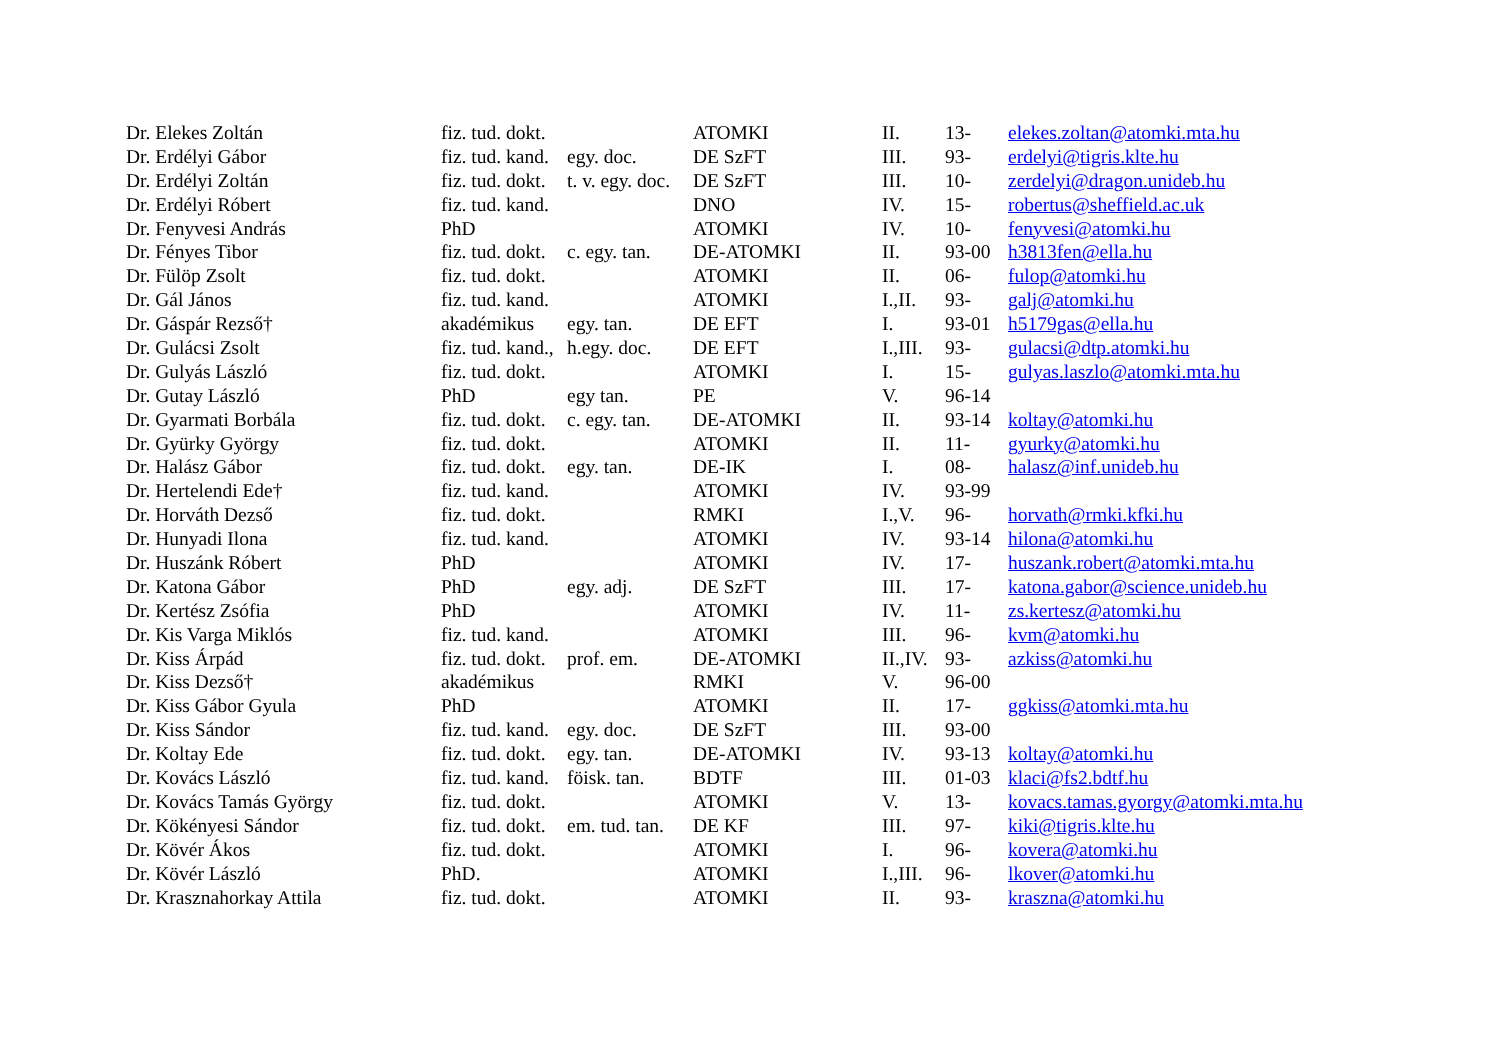| Dr. Elekes Zoltán | fiz. tud. dokt. | | ATOMKI | II. | 13- | elekes.zoltan@atomki.mta.hu |
| Dr. Erdélyi Gábor | fiz. tud. kand. | egy. doc. | DE SzFT | III. | 93- | erdelyi@tigris.klte.hu |
| Dr. Erdélyi Zoltán | fiz. tud. dokt. | t. v. egy. doc. | DE SzFT | III. | 10- | zerdelyi@dragon.unideb.hu |
| Dr. Erdélyi Róbert | fiz. tud. kand. | | DNO | IV. | 15- | robertus@sheffield.ac.uk |
| Dr. Fenyvesi András | PhD | | ATOMKI | IV. | 10- | fenyvesi@atomki.hu |
| Dr. Fényes Tibor | fiz. tud. dokt. | c. egy. tan. | DE-ATOMKI | II. | 93-00 | h3813fen@ella.hu |
| Dr. Fülöp Zsolt | fiz. tud. dokt. | | ATOMKI | II. | 06- | fulop@atomki.hu |
| Dr. Gál János | fiz. tud. kand. | | ATOMKI | I.,II. | 93- | galj@atomki.hu |
| Dr. Gáspár Rezső† | akadémikus | egy. tan. | DE EFT | I. | 93-01 | h5179gas@ella.hu |
| Dr. Gulácsi Zsolt | fiz. tud. kand., | h.egy. doc. | DE EFT | I.,III. | 93- | gulacsi@dtp.atomki.hu |
| Dr. Gulyás László | fiz. tud. dokt. | | ATOMKI | I. | 15- | gulyas.laszlo@atomki.mta.hu |
| Dr. Gutay László | PhD | egy tan. | PE | V. | 96-14 | |
| Dr. Gyarmati Borbála | fiz. tud. dokt. | c. egy. tan. | DE-ATOMKI | II. | 93-14 | koltay@atomki.hu |
| Dr. Gyürky György | fiz. tud. dokt. | | ATOMKI | II. | 11- | gyurky@atomki.hu |
| Dr. Halász Gábor | fiz. tud. dokt. | egy. tan. | DE-IK | I. | 08- | halasz@inf.unideb.hu |
| Dr. Hertelendi Ede† | fiz. tud. kand. | | ATOMKI | IV. | 93-99 | |
| Dr. Horváth Dezső | fiz. tud. dokt. | | RMKI | I.,V. | 96- | horvath@rmki.kfki.hu |
| Dr. Hunyadi Ilona | fiz. tud. kand. | | ATOMKI | IV. | 93-14 | hilona@atomki.hu |
| Dr. Huszánk Róbert | PhD | | ATOMKI | IV. | 17- | huszank.robert@atomki.mta.hu |
| Dr. Katona Gábor | PhD | egy. adj. | DE SzFT | III. | 17- | katona.gabor@science.unideb.hu |
| Dr. Kertész Zsófia | PhD | | ATOMKI | IV. | 11- | zs.kertesz@atomki.hu |
| Dr. Kis Varga Miklós | fiz. tud. kand. | | ATOMKI | III. | 96- | kvm@atomki.hu |
| Dr. Kiss Árpád | fiz. tud. dokt. | prof. em. | DE-ATOMKI | II.,IV. | 93- | azkiss@atomki.hu |
| Dr. Kiss Dezső† | akadémikus | | RMKI | V. | 96-00 | |
| Dr. Kiss Gábor Gyula | PhD | | ATOMKI | II. | 17- | ggkiss@atomki.mta.hu |
| Dr. Kiss Sándor | fiz. tud. kand. | egy. doc. | DE SzFT | III. | 93-00 | |
| Dr. Koltay Ede | fiz. tud. dokt. | egy. tan. | DE-ATOMKI | IV. | 93-13 | koltay@atomki.hu |
| Dr. Kovács László | fiz. tud. kand. | föisk. tan. | BDTF | III. | 01-03 | klaci@fs2.bdtf.hu |
| Dr. Kovács Tamás György | fiz. tud. dokt. | | ATOMKI | V. | 13- | kovacs.tamas.gyorgy@atomki.mta.hu |
| Dr. Kökényesi Sándor | fiz. tud. dokt. | em. tud. tan. | DE KF | III. | 97- | kiki@tigris.klte.hu |
| Dr. Kövér Ákos | fiz. tud. dokt. | | ATOMKI | I. | 96- | kovera@atomki.hu |
| Dr. Kövér László | PhD. | | ATOMKI | I.,III. | 96- | lkover@atomki.hu |
| Dr. Krasznahorkay Attila | fiz. tud. dokt. | | ATOMKI | II. | 93- | kraszna@atomki.hu |